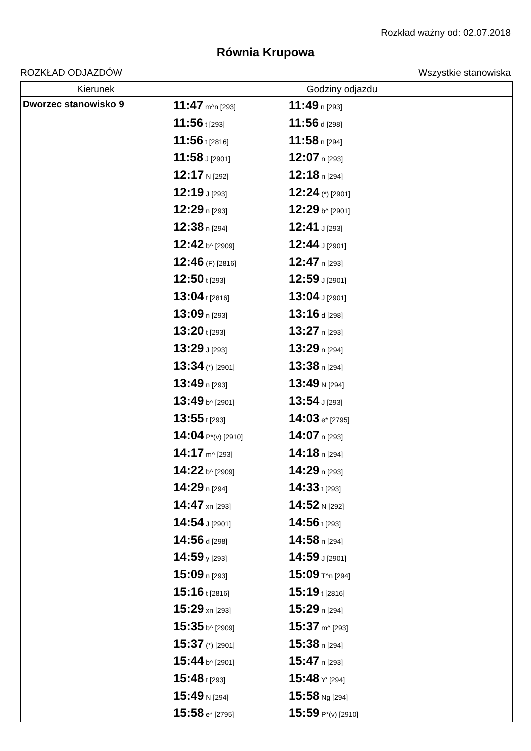Rozkład ważny od: 02.07.2018
Równia Krupowa
ROZKŁAD ODJAZDÓW Wszystkie stanowiska
| Kierunek | Godziny odjazdu | | |
| --- | --- | --- | --- |
| Dworzec stanowisko 9 | 11:47 m^n [293] | 11:49 n [293] | |
| | 11:56 t [293] | 11:56 d [298] | |
| | 11:56 t [2816] | 11:58 n [294] | |
| | 11:58 J [2901] | 12:07 n [293] | |
| | 12:17 N [292] | 12:18 n [294] | |
| | 12:19 J [293] | 12:24 (*) [2901] | |
| | 12:29 n [293] | 12:29 b^ [2901] | |
| | 12:38 n [294] | 12:41 J [293] | |
| | 12:42 b^ [2909] | 12:44 J [2901] | |
| | 12:46 (F) [2816] | 12:47 n [293] | |
| | 12:50 t [293] | 12:59 J [2901] | |
| | 13:04 t [2816] | 13:04 J [2901] | |
| | 13:09 n [293] | 13:16 d [298] | |
| | 13:20 t [293] | 13:27 n [293] | |
| | 13:29 J [293] | 13:29 n [294] | |
| | 13:34 (*) [2901] | 13:38 n [294] | |
| | 13:49 n [293] | 13:49 N [294] | |
| | 13:49 b^ [2901] | 13:54 J [293] | |
| | 13:55 t [293] | 14:03 e* [2795] | |
| | 14:04 P*(v) [2910] | 14:07 n [293] | |
| | 14:17 m^ [293] | 14:18 n [294] | |
| | 14:22 b^ [2909] | 14:29 n [293] | |
| | 14:29 n [294] | 14:33 t [293] | |
| | 14:47 xn [293] | 14:52 N [292] | |
| | 14:54 J [2901] | 14:56 t [293] | |
| | 14:56 d [298] | 14:58 n [294] | |
| | 14:59 y [293] | 14:59 J [2901] | |
| | 15:09 n [293] | 15:09 T^n [294] | |
| | 15:16 t [2816] | 15:19 t [2816] | |
| | 15:29 xn [293] | 15:29 n [294] | |
| | 15:35 b^ [2909] | 15:37 m^ [293] | |
| | 15:37 (*) [2901] | 15:38 n [294] | |
| | 15:44 b^ [2901] | 15:47 n [293] | |
| | 15:48 t [293] | 15:48 Y' [294] | |
| | 15:49 N [294] | 15:58 Ng [294] | |
| | 15:58 e* [2795] | 15:59 P*(v) [2910] | |